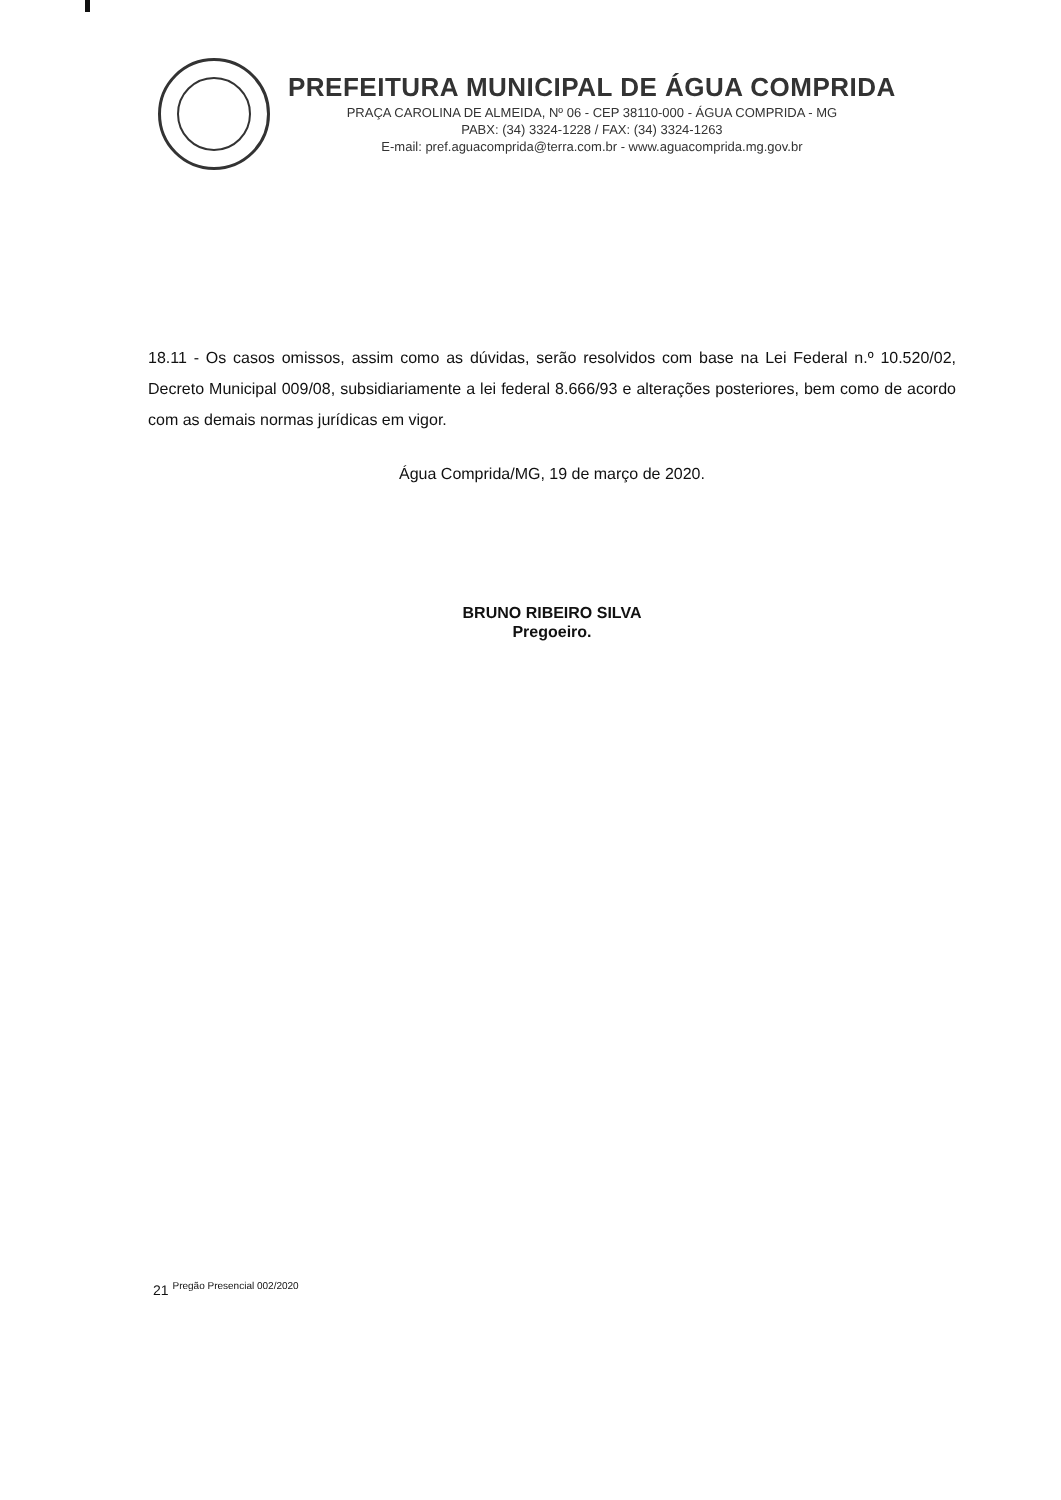PREFEITURA MUNICIPAL DE ÁGUA COMPRIDA
PRAÇA CAROLINA DE ALMEIDA, Nº 06 - CEP 38110-000 - ÁGUA COMPRIDA - MG
PABX: (34) 3324-1228 / FAX: (34) 3324-1263
E-mail: pref.aguacomprida@terra.com.br - www.aguacomprida.mg.gov.br
18.11 - Os casos omissos, assim como as dúvidas, serão resolvidos com base na Lei Federal n.º 10.520/02, Decreto Municipal 009/08, subsidiariamente a lei federal 8.666/93 e alterações posteriores, bem como de acordo com as demais normas jurídicas em vigor.
Água Comprida/MG, 19 de março de 2020.
BRUNO RIBEIRO SILVA
Pregoeiro.
21 <sup>Pregão Presencial 002/2020</sup>